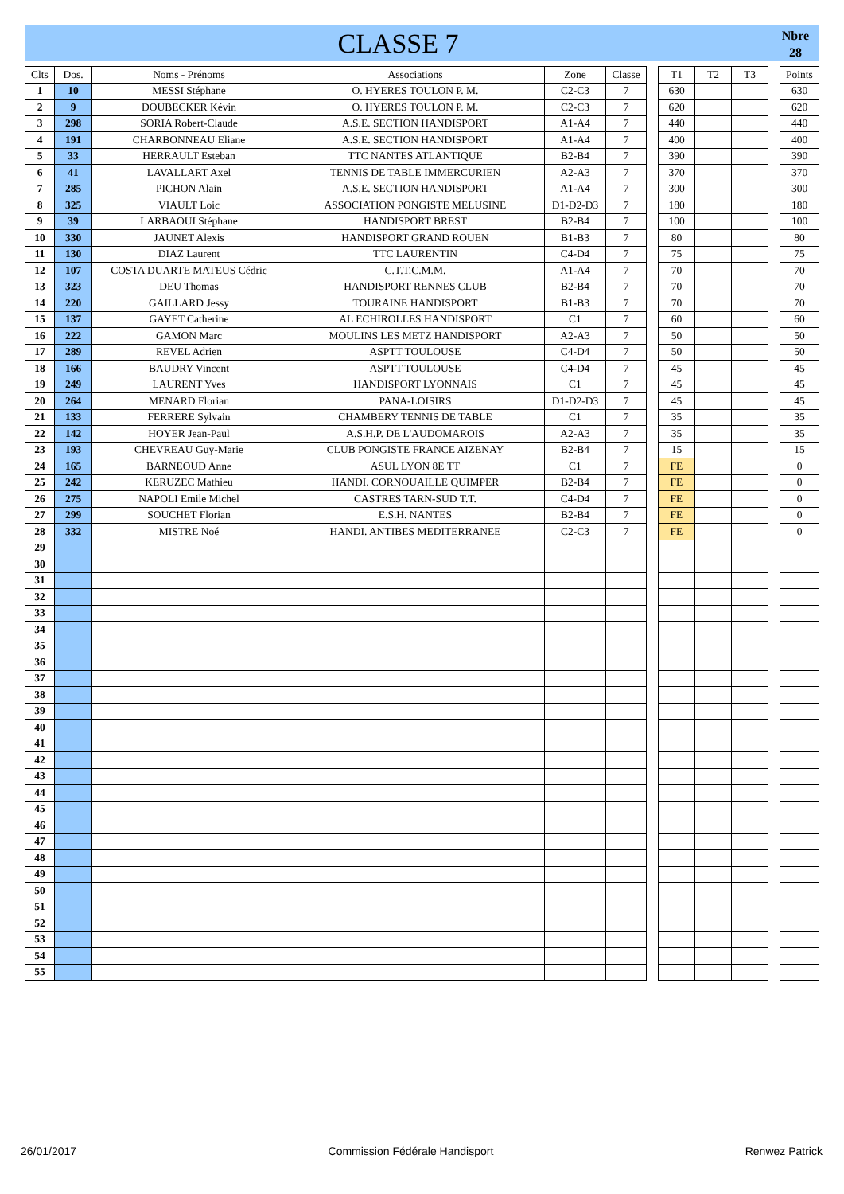CLASSE 7
Nbre
28
| Clts | Dos. | Noms - Prénoms | Associations | Zone | Classe | | T1 | T2 | T3 | | Points |
| 1 | 10 | MESSI Stéphane | O. HYERES TOULON P. M. | C2-C3 | 7 | | 630 | | | | 630 |
| 2 | 9 | DOUBECKER Kévin | O. HYERES TOULON P. M. | C2-C3 | 7 | | 620 | | | | 620 |
| 3 | 298 | SORIA Robert-Claude | A.S.E. SECTION HANDISPORT | A1-A4 | 7 | | 440 | | | | 440 |
| 4 | 191 | CHARBONNEAU Eliane | A.S.E. SECTION HANDISPORT | A1-A4 | 7 | | 400 | | | | 400 |
| 5 | 33 | HERRAULT Esteban | TTC NANTES ATLANTIQUE | B2-B4 | 7 | | 390 | | | | 390 |
| 6 | 41 | LAVALLART Axel | TENNIS DE TABLE IMMERCURIEN | A2-A3 | 7 | | 370 | | | | 370 |
| 7 | 285 | PICHON Alain | A.S.E. SECTION HANDISPORT | A1-A4 | 7 | | 300 | | | | 300 |
| 8 | 325 | VIAULT Loic | ASSOCIATION PONGISTE MELUSINE | D1-D2-D3 | 7 | | 180 | | | | 180 |
| 9 | 39 | LARBAOUI Stéphane | HANDISPORT BREST | B2-B4 | 7 | | 100 | | | | 100 |
| 10 | 330 | JAUNET Alexis | HANDISPORT GRAND ROUEN | B1-B3 | 7 | | 80 | | | | 80 |
| 11 | 130 | DIAZ Laurent | TTC LAURENTIN | C4-D4 | 7 | | 75 | | | | 75 |
| 12 | 107 | COSTA DUARTE MATEUS Cédric | C.T.T.C.M.M. | A1-A4 | 7 | | 70 | | | | 70 |
| 13 | 323 | DEU Thomas | HANDISPORT RENNES CLUB | B2-B4 | 7 | | 70 | | | | 70 |
| 14 | 220 | GAILLARD Jessy | TOURAINE HANDISPORT | B1-B3 | 7 | | 70 | | | | 70 |
| 15 | 137 | GAYET Catherine | AL ECHIROLLES HANDISPORT | C1 | 7 | | 60 | | | | 60 |
| 16 | 222 | GAMON Marc | MOULINS LES METZ HANDISPORT | A2-A3 | 7 | | 50 | | | | 50 |
| 17 | 289 | REVEL Adrien | ASPTT TOULOUSE | C4-D4 | 7 | | 50 | | | | 50 |
| 18 | 166 | BAUDRY Vincent | ASPTT TOULOUSE | C4-D4 | 7 | | 45 | | | | 45 |
| 19 | 249 | LAURENT Yves | HANDISPORT LYONNAIS | C1 | 7 | | 45 | | | | 45 |
| 20 | 264 | MENARD Florian | PANA-LOISIRS | D1-D2-D3 | 7 | | 45 | | | | 45 |
| 21 | 133 | FERRERE Sylvain | CHAMBERY TENNIS DE TABLE | C1 | 7 | | 35 | | | | 35 |
| 22 | 142 | HOYER Jean-Paul | A.S.H.P. DE L'AUDOMAROIS | A2-A3 | 7 | | 35 | | | | 35 |
| 23 | 193 | CHEVREAU Guy-Marie | CLUB PONGISTE FRANCE AIZENAY | B2-B4 | 7 | | 15 | | | | 15 |
| 24 | 165 | BARNEOUD Anne | ASUL LYON 8E TT | C1 | 7 | | FE | | | | 0 |
| 25 | 242 | KERUZEC Mathieu | HANDI. CORNOUAILLE QUIMPER | B2-B4 | 7 | | FE | | | | 0 |
| 26 | 275 | NAPOLI Emile Michel | CASTRES TARN-SUD T.T. | C4-D4 | 7 | | FE | | | | 0 |
| 27 | 299 | SOUCHET Florian | E.S.H. NANTES | B2-B4 | 7 | | FE | | | | 0 |
| 28 | 332 | MISTRE Noé | HANDI. ANTIBES MEDITERRANEE | C2-C3 | 7 | | FE | | | | 0 |
| 29 | | | | | | | | | | | |
| 30 | | | | | | | | | | | |
| 31 | | | | | | | | | | | |
| 32 | | | | | | | | | | | |
| 33 | | | | | | | | | | | |
| 34 | | | | | | | | | | | |
| 35 | | | | | | | | | | | |
| 36 | | | | | | | | | | | |
| 37 | | | | | | | | | | | |
| 38 | | | | | | | | | | | |
| 39 | | | | | | | | | | | |
| 40 | | | | | | | | | | | |
| 41 | | | | | | | | | | | |
| 42 | | | | | | | | | | | |
| 43 | | | | | | | | | | | |
| 44 | | | | | | | | | | | |
| 45 | | | | | | | | | | | |
| 46 | | | | | | | | | | | |
| 47 | | | | | | | | | | | |
| 48 | | | | | | | | | | | |
| 49 | | | | | | | | | | | |
| 50 | | | | | | | | | | | |
| 51 | | | | | | | | | | | |
| 52 | | | | | | | | | | | |
| 53 | | | | | | | | | | | |
| 54 | | | | | | | | | | | |
| 55 | | | | | | | | | | | |
26/01/2017 Commission Fédérale Handisport Renwez Patrick